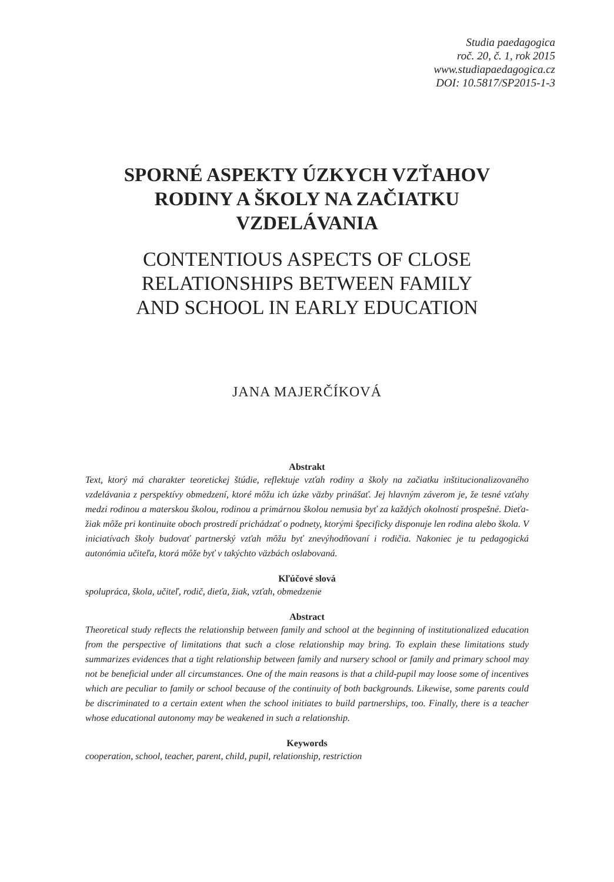Studia paedagogica
roč. 20, č. 1, rok 2015
www.studiapaedagogica.cz
DOI: 10.5817/SP2015-1-3
SPORNÉ ASPEKTY ÚZKYCH VZŤAHOV
RODINY A ŠKOLY NA ZAČIATKU
VZDELÁVANIA
CONTENTIOUS ASPECTS OF CLOSE
RELATIONSHIPS BETWEEN FAMILY
AND SCHOOL IN EARLY EDUCATION
JANA MAJERČÍKOVÁ
Abstrakt
Text, ktorý má charakter teoretickej štúdie, reflektuje vzťah rodiny a školy na začiatku inštitucionalizovaného vzdelávania z perspektívy obmedzení, ktoré môžu ich úzke väzby prinášať. Jej hlavným záverom je, že tesné vzťahy medzi rodinou a materskou školou, rodinou a primárnou školou nemusia byť za každých okolností prospešné. Dieťa-žiak môže pri kontinuite oboch prostredí prichádzať o podnety, ktorými špecificky disponuje len rodina alebo škola. V iniciatívach školy budovať partnerský vzťah môžu byť znevýhodňovaní i rodičia. Nakoniec je tu pedagogická autonómia učiteľa, ktorá môže byť v takýchto väzbách oslabovaná.
Kľúčové slová
spolupráca, škola, učiteľ, rodič, dieťa, žiak, vzťah, obmedzenie
Abstract
Theoretical study reflects the relationship between family and school at the beginning of institutionalized education from the perspective of limitations that such a close relationship may bring. To explain these limitations study summarizes evidences that a tight relationship between family and nursery school or family and primary school may not be beneficial under all circumstances. One of the main reasons is that a child-pupil may loose some of incentives which are peculiar to family or school because of the continuity of both backgrounds. Likewise, some parents could be discriminated to a certain extent when the school initiates to build partnerships, too. Finally, there is a teacher whose educational autonomy may be weakened in such a relationship.
Keywords
cooperation, school, teacher, parent, child, pupil, relationship, restriction